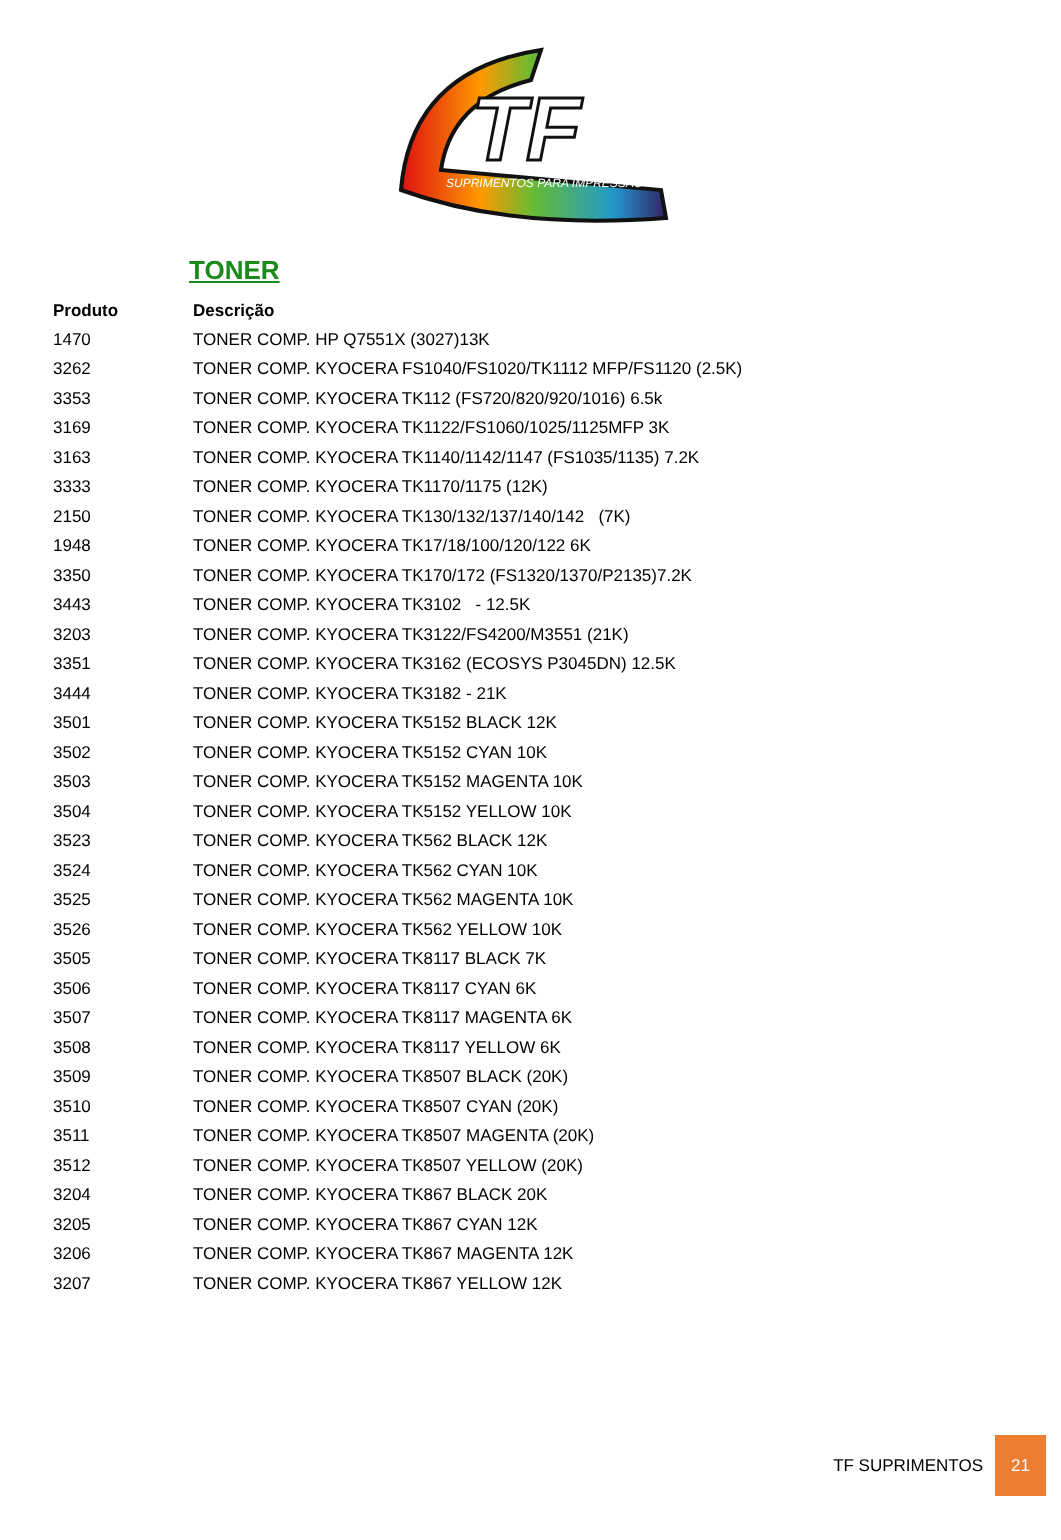TF
SUPRIMENTOS PARA IMPRESSÃO
TONER
| Produto | Descrição |
| --- | --- |
| 1470 | TONER COMP. HP Q7551X (3027)13K |
| 3262 | TONER COMP. KYOCERA FS1040/FS1020/TK1112 MFP/FS1120 (2.5K) |
| 3353 | TONER COMP. KYOCERA TK112 (FS720/820/920/1016) 6.5k |
| 3169 | TONER COMP. KYOCERA TK1122/FS1060/1025/1125MFP 3K |
| 3163 | TONER COMP. KYOCERA TK1140/1142/1147 (FS1035/1135) 7.2K |
| 3333 | TONER COMP. KYOCERA TK1170/1175 (12K) |
| 2150 | TONER COMP. KYOCERA TK130/132/137/140/142 (7K) |
| 1948 | TONER COMP. KYOCERA TK17/18/100/120/122 6K |
| 3350 | TONER COMP. KYOCERA TK170/172 (FS1320/1370/P2135)7.2K |
| 3443 | TONER COMP. KYOCERA TK3102 - 12.5K |
| 3203 | TONER COMP. KYOCERA TK3122/FS4200/M3551 (21K) |
| 3351 | TONER COMP. KYOCERA TK3162 (ECOSYS P3045DN) 12.5K |
| 3444 | TONER COMP. KYOCERA TK3182 - 21K |
| 3501 | TONER COMP. KYOCERA TK5152 BLACK 12K |
| 3502 | TONER COMP. KYOCERA TK5152 CYAN 10K |
| 3503 | TONER COMP. KYOCERA TK5152 MAGENTA 10K |
| 3504 | TONER COMP. KYOCERA TK5152 YELLOW 10K |
| 3523 | TONER COMP. KYOCERA TK562 BLACK 12K |
| 3524 | TONER COMP. KYOCERA TK562 CYAN 10K |
| 3525 | TONER COMP. KYOCERA TK562 MAGENTA 10K |
| 3526 | TONER COMP. KYOCERA TK562 YELLOW 10K |
| 3505 | TONER COMP. KYOCERA TK8117 BLACK 7K |
| 3506 | TONER COMP. KYOCERA TK8117 CYAN 6K |
| 3507 | TONER COMP. KYOCERA TK8117 MAGENTA 6K |
| 3508 | TONER COMP. KYOCERA TK8117 YELLOW 6K |
| 3509 | TONER COMP. KYOCERA TK8507 BLACK (20K) |
| 3510 | TONER COMP. KYOCERA TK8507 CYAN (20K) |
| 3511 | TONER COMP. KYOCERA TK8507 MAGENTA (20K) |
| 3512 | TONER COMP. KYOCERA TK8507 YELLOW (20K) |
| 3204 | TONER COMP. KYOCERA TK867 BLACK 20K |
| 3205 | TONER COMP. KYOCERA TK867 CYAN 12K |
| 3206 | TONER COMP. KYOCERA TK867 MAGENTA 12K |
| 3207 | TONER COMP. KYOCERA TK867 YELLOW 12K |
TF SUPRIMENTOS 21